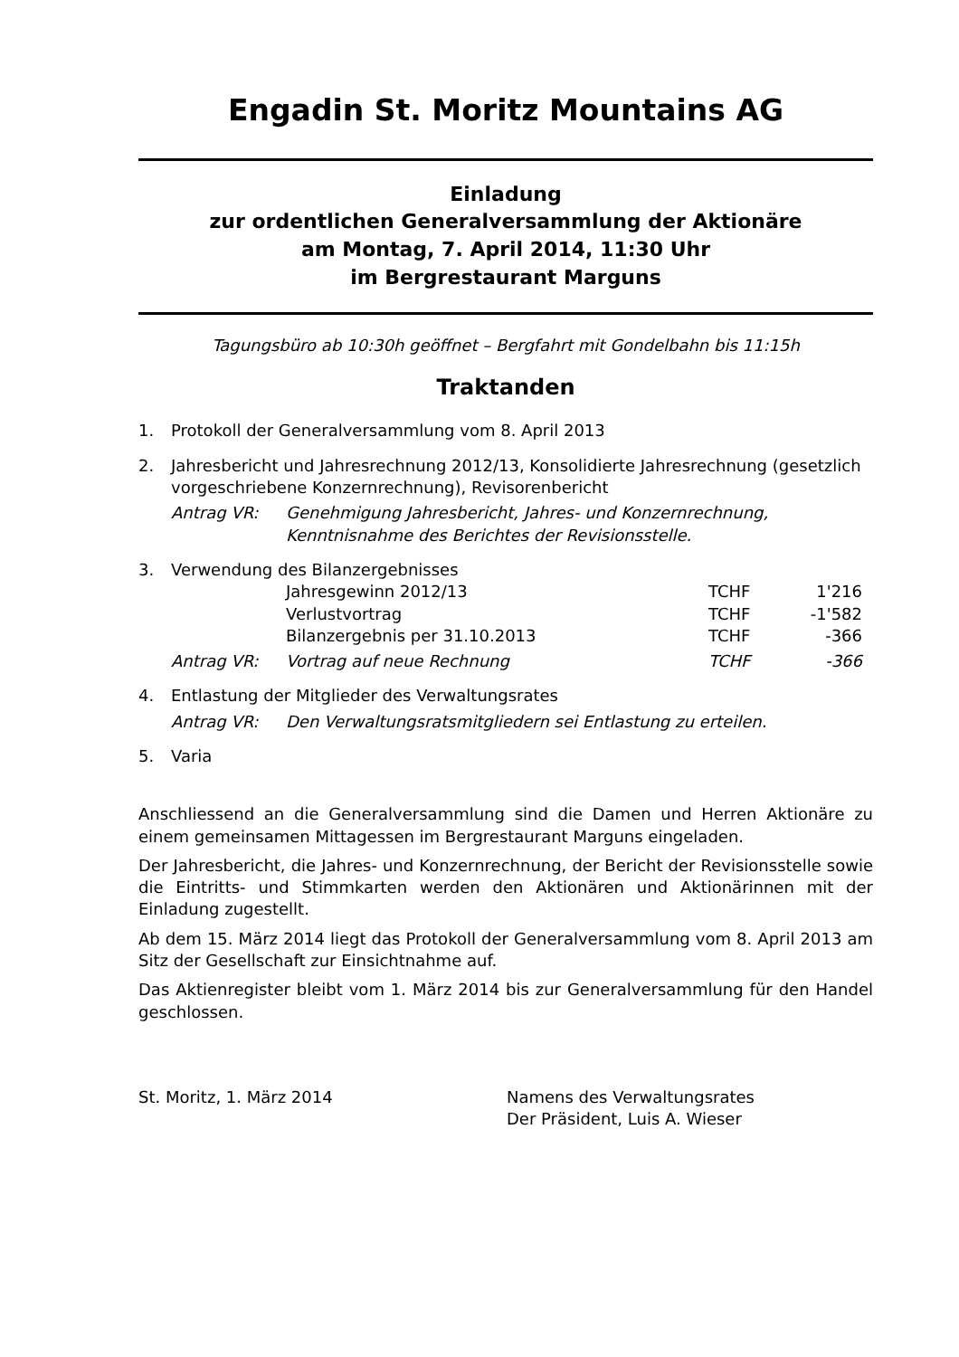Engadin St. Moritz Mountains AG
Einladung
zur ordentlichen Generalversammlung der Aktionäre
am Montag, 7. April 2014, 11:30 Uhr
im Bergrestaurant Marguns
Tagungsbüro ab 10:30h geöffnet – Bergfahrt mit Gondelbahn bis 11:15h
Traktanden
1. Protokoll der Generalversammlung vom 8. April 2013
2. Jahresbericht und Jahresrechnung 2012/13, Konsolidierte Jahresrechnung (gesetzlich vorgeschriebene Konzernrechnung), Revisorenbericht
| Antrag VR: | Genehmigung Jahresbericht, Jahres- und Konzernrechnung, Kenntnisnahme des Berichtes der Revisionsstelle. |
3. Verwendung des Bilanzergebnisses
| | Jahresgewinn 2012/13 | TCHF | 1'216 |
| | Verlustvortrag | TCHF | -1'582 |
| | Bilanzergebnis per 31.10.2013 | TCHF | -366 |
| Antrag VR: | Vortrag auf neue Rechnung | TCHF | -366 |
4. Entlastung der Mitglieder des Verwaltungsrates
| Antrag VR: | Den Verwaltungsratsmitgliedern sei Entlastung zu erteilen. |
5. Varia
Anschliessend an die Generalversammlung sind die Damen und Herren Aktionäre zu einem gemeinsamen Mittagessen im Bergrestaurant Marguns eingeladen.
Der Jahresbericht, die Jahres- und Konzernrechnung, der Bericht der Revisions­stelle sowie die Eintritts- und Stimmkarten werden den Aktionären und Aktionä­rinnen mit der Einladung zugestellt.
Ab dem 15. März 2014 liegt das Protokoll der Generalversammlung vom 8. April 2013 am Sitz der Gesellschaft zur Einsichtnahme auf.
Das Aktienregister bleibt vom 1. März 2014 bis zur Generalversammlung für den Handel geschlossen.
St. Moritz, 1. März 2014 Namens des Verwaltungsrates
Der Präsident, Luis A. Wieser